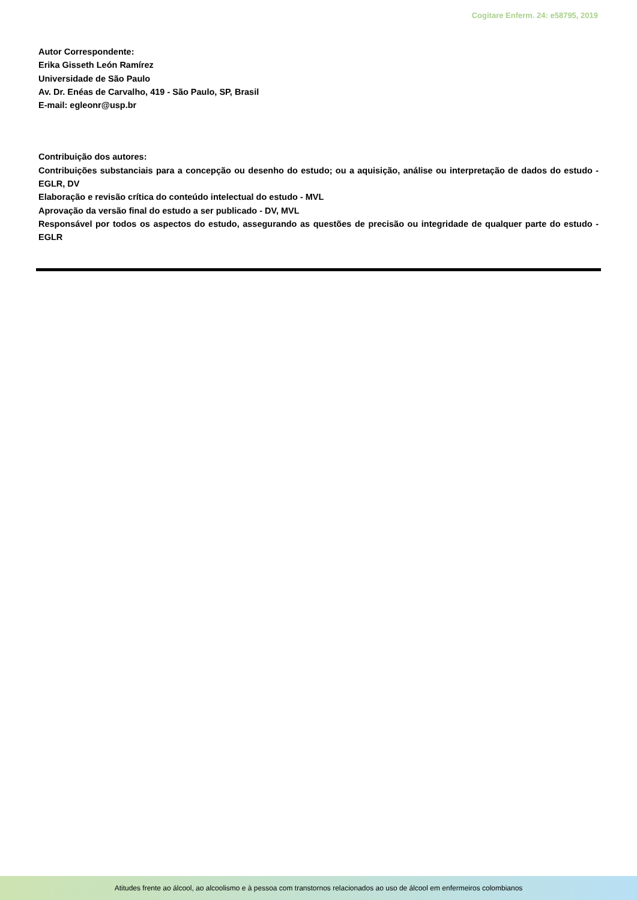Cogitare Enferm. 24: e58795, 2019
Autor Correspondente:
Erika Gisseth León Ramírez
Universidade de São Paulo
Av. Dr. Enéas de Carvalho, 419 - São Paulo, SP, Brasil
E-mail: egleonr@usp.br
Contribuição dos autores:
Contribuições substanciais para a concepção ou desenho do estudo; ou a aquisição, análise ou interpretação de dados do estudo - EGLR, DV
Elaboração e revisão crítica do conteúdo intelectual do estudo - MVL
Aprovação da versão final do estudo a ser publicado - DV, MVL
Responsável por todos os aspectos do estudo, assegurando as questões de precisão ou integridade de qualquer parte do estudo - EGLR
Atitudes frente ao álcool, ao alcoolismo e à pessoa com transtornos relacionados ao uso de álcool em enfermeiros colombianos